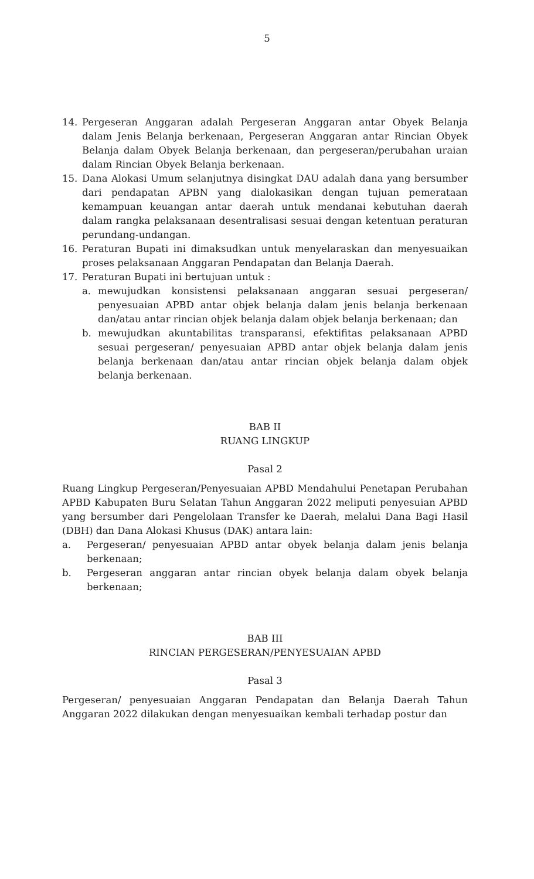5
14. Pergeseran Anggaran adalah Pergeseran Anggaran antar Obyek Belanja dalam Jenis Belanja berkenaan, Pergeseran Anggaran antar Rincian Obyek Belanja dalam Obyek Belanja berkenaan, dan pergeseran/perubahan uraian dalam Rincian Obyek Belanja berkenaan.
15. Dana Alokasi Umum selanjutnya disingkat DAU adalah dana yang bersumber dari pendapatan APBN yang dialokasikan dengan tujuan pemerataan kemampuan keuangan antar daerah untuk mendanai kebutuhan daerah dalam rangka pelaksanaan desentralisasi sesuai dengan ketentuan peraturan perundang-undangan.
16. Peraturan Bupati ini dimaksudkan untuk menyelaraskan dan menyesuaikan proses pelaksanaan Anggaran Pendapatan dan Belanja Daerah.
17. Peraturan Bupati ini bertujuan untuk :
a. mewujudkan konsistensi pelaksanaan anggaran sesuai pergeseran/ penyesuaian APBD antar objek belanja dalam jenis belanja berkenaan dan/atau antar rincian objek belanja dalam objek belanja berkenaan; dan
b. mewujudkan akuntabilitas transparansi, efektifitas pelaksanaan APBD sesuai pergeseran/ penyesuaian APBD antar objek belanja dalam jenis belanja berkenaan dan/atau antar rincian objek belanja dalam objek belanja berkenaan.
BAB II
RUANG LINGKUP
Pasal 2
Ruang Lingkup Pergeseran/Penyesuaian APBD Mendahului Penetapan Perubahan APBD Kabupaten Buru Selatan Tahun Anggaran 2022 meliputi penyesuian APBD yang bersumber dari Pengelolaan Transfer ke Daerah, melalui Dana Bagi Hasil (DBH) dan Dana Alokasi Khusus (DAK) antara lain:
a. Pergeseran/ penyesuaian APBD antar obyek belanja dalam jenis belanja berkenaan;
b. Pergeseran anggaran antar rincian obyek belanja dalam obyek belanja berkenaan;
BAB III
RINCIAN PERGESERAN/PENYESUAIAN APBD
Pasal 3
Pergeseran/ penyesuaian Anggaran Pendapatan dan Belanja Daerah Tahun Anggaran 2022 dilakukan dengan menyesuaikan kembali terhadap postur dan